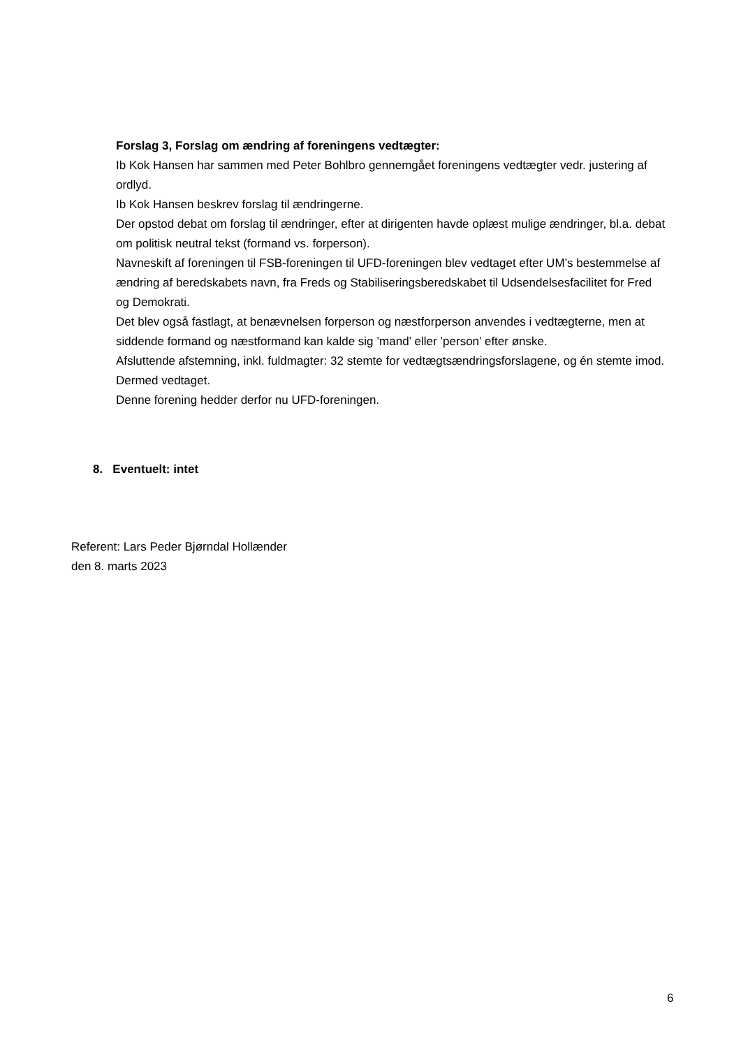Forslag 3, Forslag om ændring af foreningens vedtægter:
Ib Kok Hansen har sammen med Peter Bohlbro gennemgået foreningens vedtægter vedr. justering af ordlyd.
Ib Kok Hansen beskrev forslag til ændringerne.
Der opstod debat om forslag til ændringer, efter at dirigenten havde oplæst mulige ændringer, bl.a. debat om politisk neutral tekst (formand vs. forperson).
Navneskift af foreningen til FSB-foreningen til UFD-foreningen blev vedtaget efter UM’s bestemmelse af ændring af beredskabets navn, fra Freds og Stabiliseringsberedskabet til Udsendelsesfacilitet for Fred og Demokrati.
Det blev også fastlagt, at benævnelsen forperson og næstforperson anvendes i vedtægterne, men at siddende formand og næstformand kan kalde sig ’mand’ eller ’person’ efter ønske.
Afsluttende afstemning, inkl. fuldmagter: 32 stemte for vedtægtsændringsforslagene, og én stemte imod. Dermed vedtaget.
Denne forening hedder derfor nu UFD-foreningen.
8. Eventuelt: intet
Referent: Lars Peder Bjørndal Hollænder
den 8. marts 2023
6